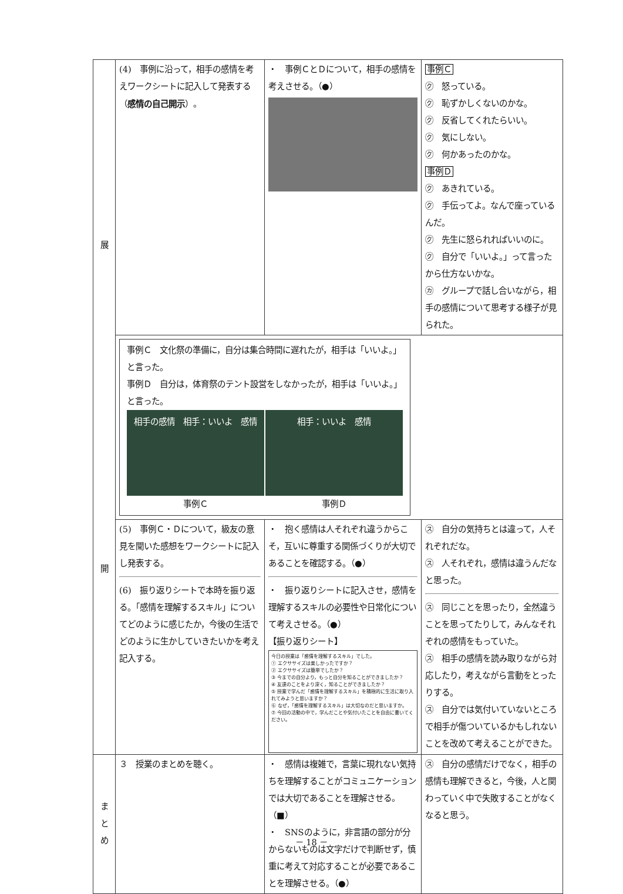| 展 開 | (4) 事例に沿って，相手の感情を考えワークシートに記入して発表する（ 感情の自己開示 ）。 | ・ 事例ＣとＤについて，相手の感情を考えさせる。（●） | 事例Ｃ ㋗ 怒っている。 ㋗ 恥ずかしくないのかな。 ㋗ 反省してくれたらいい。 ㋗ 気にしない。 ㋗ 何かあったのかな。 事例Ｄ ㋗ あきれている。 ㋗ 手伝ってよ。なんで座っているんだ。 ㋗ 先生に怒られればいいのに。 ㋗ 自分で「いいよ。」って言ったから仕方ないかな。 ㋕ グループで話し合いながら，相手の感情について思考する様子が見られた。 |
| | 事例Ｃ 文化祭の準備に，自分は集合時間に遅れたが，相手は「いいよ。」と言った。 事例Ｄ 自分は，体育祭のテント設営をしなかったが，相手は「いいよ。」と言った。 相手の感情 相手：いいよ 感情 事例Ｃ 相手：いいよ 感情 事例Ｄ | | |
| | (5) 事例Ｃ・Ｄについて，級友の意見を聞いた感想をワークシートに記入し発表する。 (6) 振り返りシートで本時を振り返る。「感情を理解するスキル」についてどのように感じたか，今後の生活でどのように生かしていきたいかを考え記入する。 | ・ 抱く感情は人それぞれ違うからこそ，互いに尊重する関係づくりが大切であることを確認する。（●） ・ 振り返りシートに記入させ，感情を理解するスキルの必要性や日常化について考えさせる。（●） 【振り返りシート】 今日の授業は「感情を理解するスキル」でした。 ① エクササイズは楽しかったですか？ ② エクササイズは簡単でしたか？ ③ 今までの自分より，もっと自分を知ることができましたか？ ④ 友達のことをより深く，知ることができましたか？ ⑤ 授業で学んだ「感情を理解するスキル」を積極的に生活に取り入れてみようと思いますか？ ⑥ なぜ，「感情を理解するスキル」は大切なのだと思いますか。 ⑦ 今回の活動の中で，学んだことや気付いたことを自由に書いてください。 | ㋜ 自分の気持ちとは違って，人それぞれだな。 ㋜ 人それぞれ，感情は違うんだなと思った。 ㋜ 同じことを思ったり，全然違うことを思ってたりして，みんなそれぞれの感情をもっていた。 ㋜ 相手の感情を読み取りながら対応したり，考えながら言動をとったりする。 ㋜ 自分では気付いていないところで相手が傷ついているかもしれないことを改めて考えることができた。 |
| ま と め | ３ 授業のまとめを聴く。 | ・ 感情は複雑で，言葉に現れない気持ちを理解することがコミュニケーションでは大切であることを理解させる。（■） ・ SNSのように，非言語の部分が分からないものは文字だけで判断せず，慎重に考えて対応することが必要であることを理解させる。（●） | ㋜ 自分の感情だけでなく，相手の感情も理解できると，今後，人と関わっていく中で失敗することがなくなると思う。 |
－ 18 －